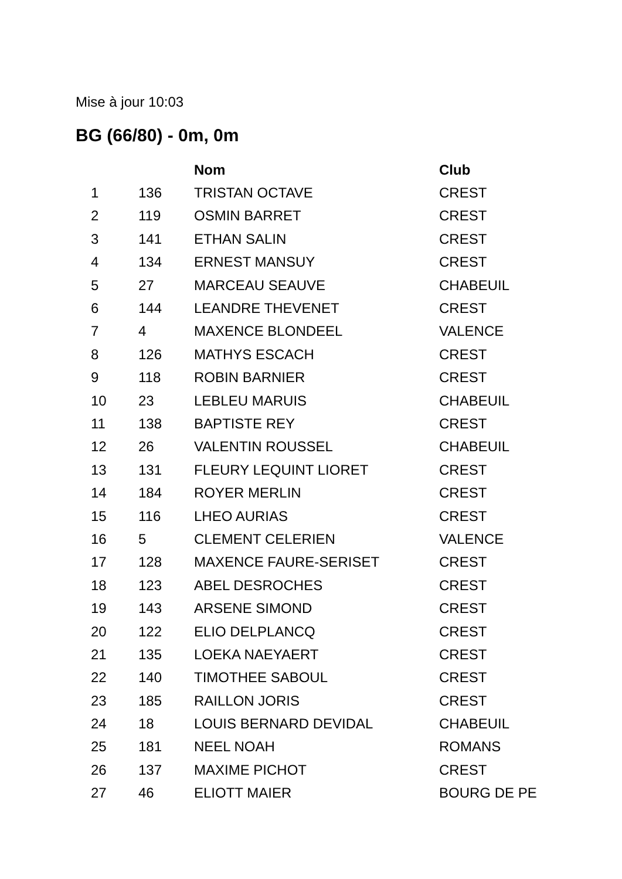Mise à jour 10:03
BG (66/80) - 0m, 0m
| | | Nom | Club |
| --- | --- | --- | --- |
| 1 | 136 | TRISTAN OCTAVE | CREST |
| 2 | 119 | OSMIN BARRET | CREST |
| 3 | 141 | ETHAN SALIN | CREST |
| 4 | 134 | ERNEST MANSUY | CREST |
| 5 | 27 | MARCEAU SEAUVE | CHABEUIL |
| 6 | 144 | LEANDRE THEVENET | CREST |
| 7 | 4 | MAXENCE BLONDEEL | VALENCE |
| 8 | 126 | MATHYS ESCACH | CREST |
| 9 | 118 | ROBIN BARNIER | CREST |
| 10 | 23 | LEBLEU MARUIS | CHABEUIL |
| 11 | 138 | BAPTISTE REY | CREST |
| 12 | 26 | VALENTIN ROUSSEL | CHABEUIL |
| 13 | 131 | FLEURY LEQUINT LIORET | CREST |
| 14 | 184 | ROYER MERLIN | CREST |
| 15 | 116 | LHEO AURIAS | CREST |
| 16 | 5 | CLEMENT CELERIEN | VALENCE |
| 17 | 128 | MAXENCE FAURE-SERISET | CREST |
| 18 | 123 | ABEL DESROCHES | CREST |
| 19 | 143 | ARSENE SIMOND | CREST |
| 20 | 122 | ELIO DELPLANCQ | CREST |
| 21 | 135 | LOEKA NAEYAERT | CREST |
| 22 | 140 | TIMOTHEE SABOUL | CREST |
| 23 | 185 | RAILLON JORIS | CREST |
| 24 | 18 | LOUIS BERNARD DEVIDAL | CHABEUIL |
| 25 | 181 | NEEL NOAH | ROMANS |
| 26 | 137 | MAXIME PICHOT | CREST |
| 27 | 46 | ELIOTT MAIER | BOURG DE PE |